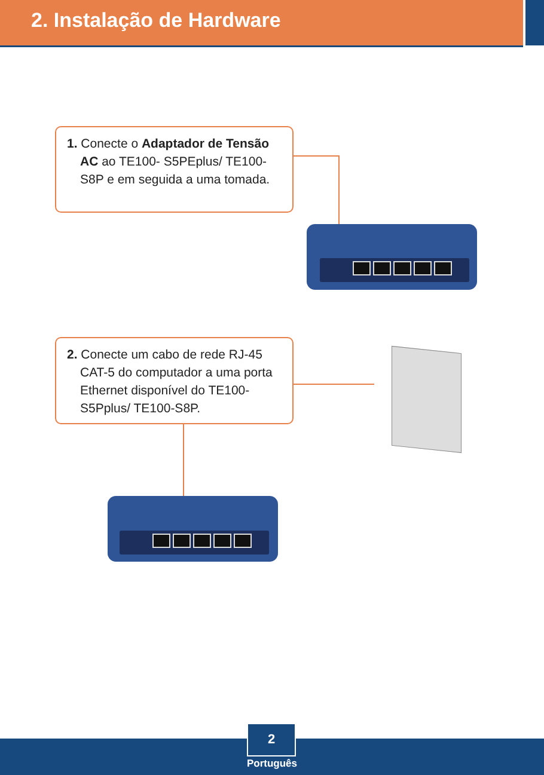2. Instalação de Hardware
1. Conecte o Adaptador de Tensão AC ao TE100- S5PEplus/ TE100-S8P e em seguida a uma tomada.
2. Conecte um cabo de rede RJ-45 CAT-5 do computador a uma porta Ethernet disponível do TE100-S5Pplus/ TE100-S8P.
2
Português